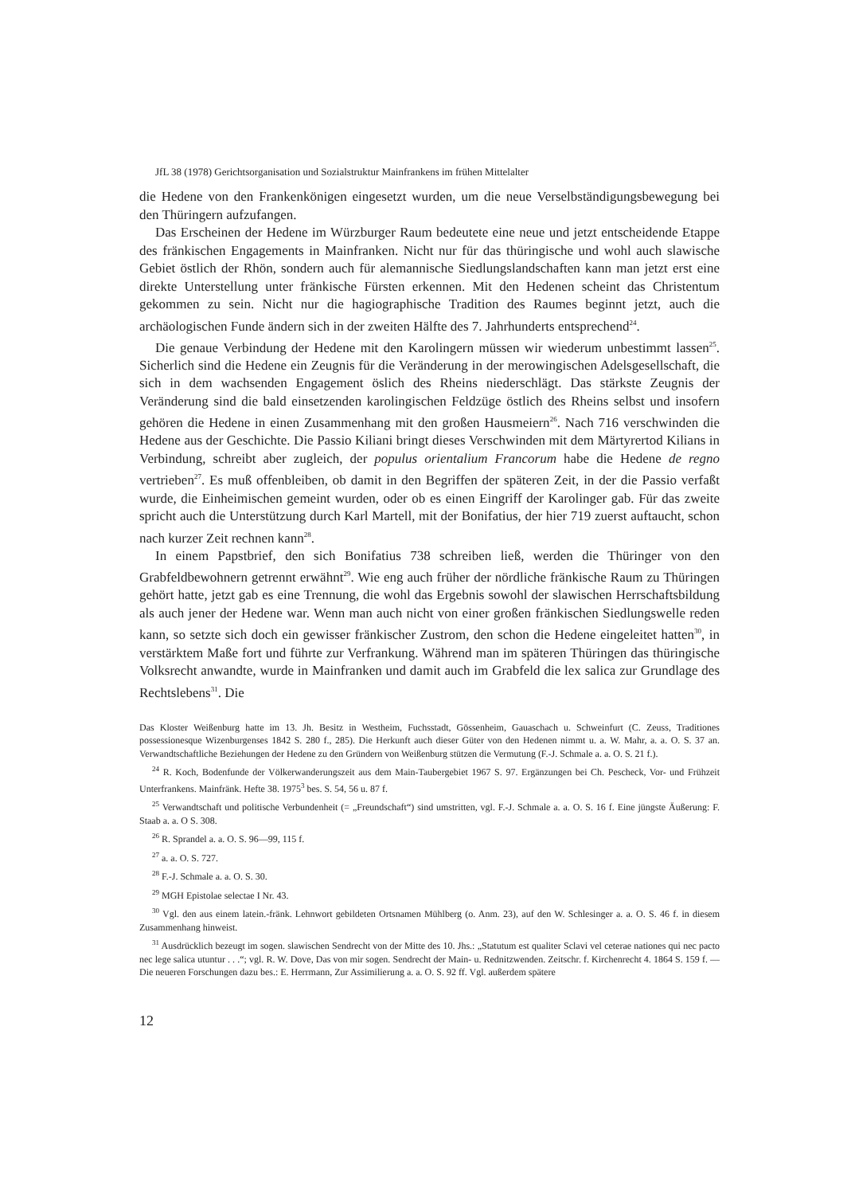JfL 38 (1978) Gerichtsorganisation und Sozialstruktur Mainfrankens im frühen Mittelalter
die Hedene von den Frankenkönigen eingesetzt wurden, um die neue Verselbständigungsbewegung bei den Thüringern aufzufangen.
Das Erscheinen der Hedene im Würzburger Raum bedeutete eine neue und jetzt entscheidende Etappe des fränkischen Engagements in Mainfranken. Nicht nur für das thüringische und wohl auch slawische Gebiet östlich der Rhön, sondern auch für alemannische Siedlungslandschaften kann man jetzt erst eine direkte Unterstellung unter fränkische Fürsten erkennen. Mit den Hedenen scheint das Christentum gekommen zu sein. Nicht nur die hagiographische Tradition des Raumes beginnt jetzt, auch die archäologischen Funde ändern sich in der zweiten Hälfte des 7. Jahrhunderts entsprechend<sup>24</sup>.
Die genaue Verbindung der Hedene mit den Karolingern müssen wir wiederum unbestimmt lassen<sup>25</sup>. Sicherlich sind die Hedene ein Zeugnis für die Veränderung in der merowingischen Adelsgesellschaft, die sich in dem wachsenden Engagement öslich des Rheins niederschlägt. Das stärkste Zeugnis der Veränderung sind die bald einsetzenden karolingischen Feldzüge östlich des Rheins selbst und insofern gehören die Hedene in einen Zusammenhang mit den großen Hausmeiern<sup>26</sup>. Nach 716 verschwinden die Hedene aus der Geschichte. Die Passio Kiliani bringt dieses Verschwinden mit dem Märtyrertod Kilians in Verbindung, schreibt aber zugleich, der populus orientalium Francorum habe die Hedene de regno vertrieben<sup>27</sup>. Es muß offenbleiben, ob damit in den Begriffen der späteren Zeit, in der die Passio verfaßt wurde, die Einheimischen gemeint wurden, oder ob es einen Eingriff der Karolinger gab. Für das zweite spricht auch die Unterstützung durch Karl Martell, mit der Bonifatius, der hier 719 zuerst auftaucht, schon nach kurzer Zeit rechnen kann<sup>28</sup>.
In einem Papstbrief, den sich Bonifatius 738 schreiben ließ, werden die Thüringer von den Grabfeldbewohnern getrennt erwähnt<sup>29</sup>. Wie eng auch früher der nördliche fränkische Raum zu Thüringen gehört hatte, jetzt gab es eine Trennung, die wohl das Ergebnis sowohl der slawischen Herrschaftsbildung als auch jener der Hedene war. Wenn man auch nicht von einer großen fränkischen Siedlungswelle reden kann, so setzte sich doch ein gewisser fränkischer Zustrom, den schon die Hedene eingeleitet hatten<sup>30</sup>, in verstärktem Maße fort und führte zur Verfrankung. Während man im späteren Thüringen das thüringische Volksrecht anwandte, wurde in Mainfranken und damit auch im Grabfeld die lex salica zur Grundlage des Rechtslebens<sup>31</sup>. Die
Das Kloster Weißenburg hatte im 13. Jh. Besitz in Westheim, Fuchsstadt, Gössenheim, Gauaschach u. Schweinfurt (C. Zeuss, Traditiones possessionesque Wizenburgenses 1842 S. 280 f., 285). Die Herkunft auch dieser Güter von den Hedenen nimmt u. a. W. Mahr, a. a. O. S. 37 an. Verwandtschaftliche Beziehungen der Hedene zu den Gründern von Weißenburg stützen die Vermutung (F.-J. Schmale a. a. O. S. 21 f.).
<sup>24</sup> R. Koch, Bodenfunde der Völkerwanderungszeit aus dem Main-Taubergebiet 1967 S. 97. Ergänzungen bei Ch. Pescheck, Vor- und Frühzeit Unterfrankens. Mainfränk. Hefte 38. 1975<sup>3</sup> bes. S. 54, 56 u. 87 f.
<sup>25</sup> Verwandtschaft und politische Verbundenheit (= „Freundschaft“) sind umstritten, vgl. F.-J. Schmale a. a. O. S. 16 f. Eine jüngste Äußerung: F. Staab a. a. O S. 308.
<sup>26</sup> R. Sprandel a. a. O. S. 96—99, 115 f.
<sup>27</sup> a. a. O. S. 727.
<sup>28</sup> F.-J. Schmale a. a. O. S. 30.
<sup>29</sup> MGH Epistolae selectae I Nr. 43.
<sup>30</sup> Vgl. den aus einem latein.-fränk. Lehnwort gebildeten Ortsnamen Mühlberg (o. Anm. 23), auf den W. Schlesinger a. a. O. S. 46 f. in diesem Zusammenhang hinweist.
<sup>31</sup> Ausdrücklich bezeugt im sogen. slawischen Sendrecht von der Mitte des 10. Jhs.: „Statutum est qualiter Sclavi vel ceterae nationes qui nec pacto nec lege salica utuntur . . .“; vgl. R. W. Dove, Das von mir sogen. Sendrecht der Main- u. Rednitzwenden. Zeitschr. f. Kirchenrecht 4. 1864 S. 159 f. — Die neueren Forschungen dazu bes.: E. Herrmann, Zur Assimilierung a. a. O. S. 92 ff. Vgl. außerdem spätere
12